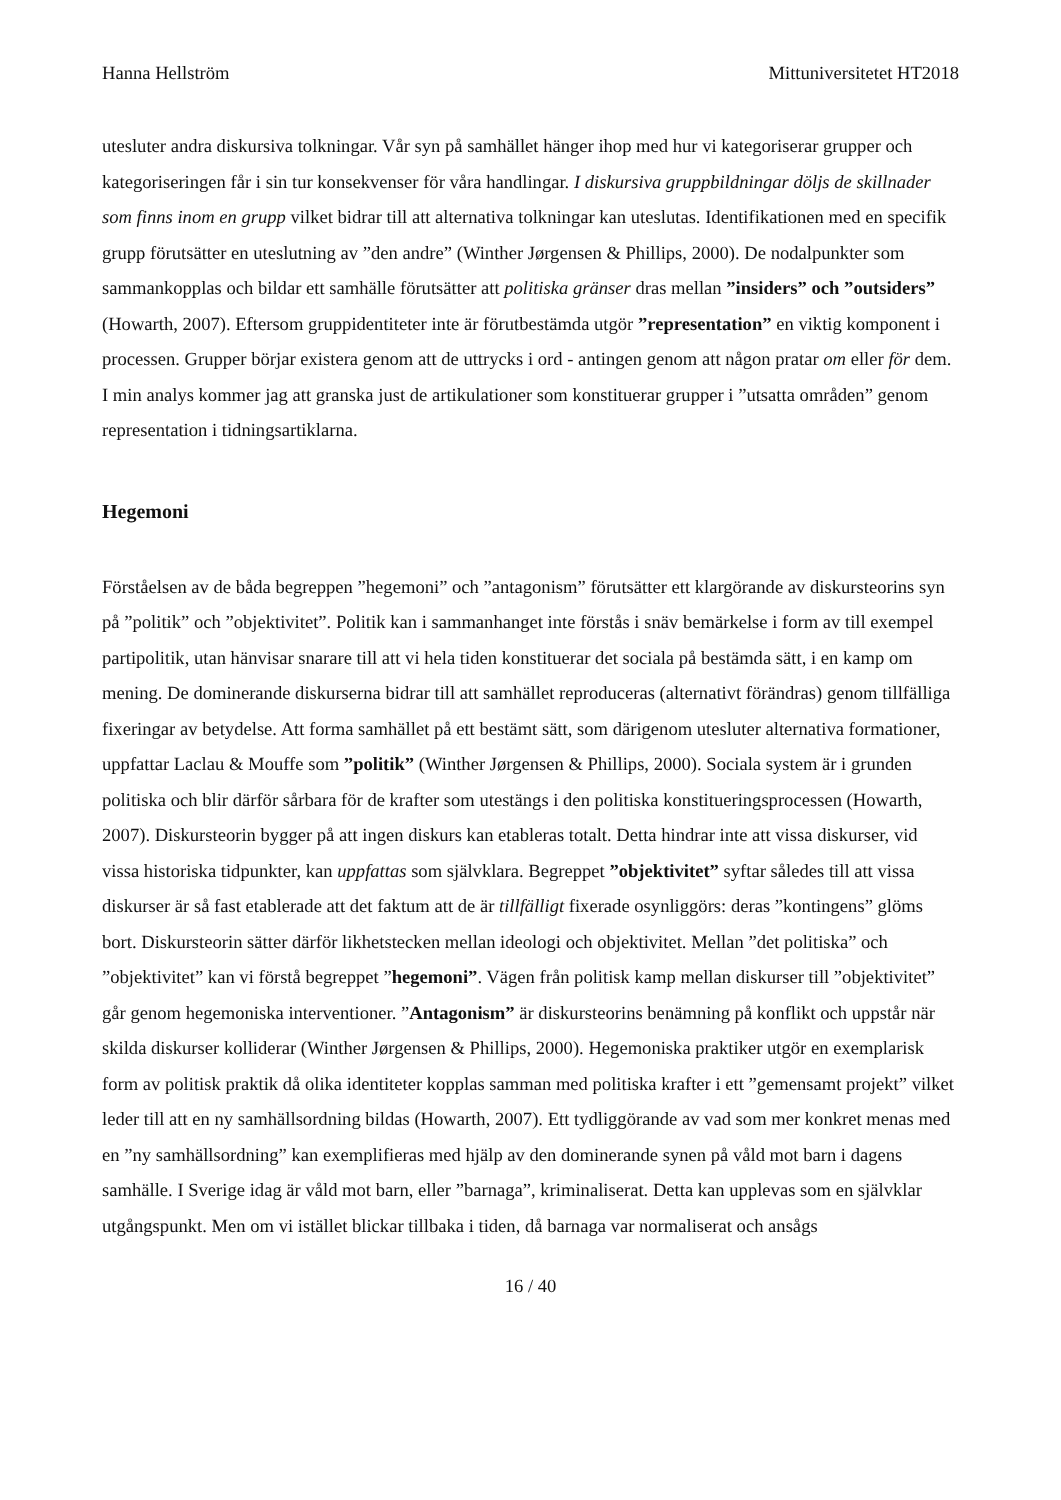Hanna Hellström Mittuniversitetet HT2018
utesluter andra diskursiva tolkningar. Vår syn på samhället hänger ihop med hur vi kategoriserar grupper och kategoriseringen får i sin tur konsekvenser för våra handlingar. I diskursiva gruppbildningar döljs de skillnader som finns inom en grupp vilket bidrar till att alternativa tolkningar kan uteslutas. Identifikationen med en specifik grupp förutsätter en uteslutning av ”den andre” (Winther Jørgensen & Phillips, 2000). De nodalpunkter som sammankopplas och bildar ett samhälle förutsätter att politiska gränser dras mellan ”insiders” och ”outsiders” (Howarth, 2007). Eftersom gruppidentiteter inte är förutbestämda utgör ”representation” en viktig komponent i processen. Grupper börjar existera genom att de uttrycks i ord - antingen genom att någon pratar om eller för dem. I min analys kommer jag att granska just de artikulationer som konstituerar grupper i ”utsatta områden” genom representation i tidningsartiklarna.
Hegemoni
Förståelsen av de båda begreppen ”hegemoni” och ”antagonism” förutsätter ett klargörande av diskursteorins syn på ”politik” och ”objektivitet”. Politik kan i sammanhanget inte förstås i snäv bemärkelse i form av till exempel partipolitik, utan hänvisar snarare till att vi hela tiden konstituerar det sociala på bestämda sätt, i en kamp om mening. De dominerande diskurserna bidrar till att samhället reproduceras (alternativt förändras) genom tillfälliga fixeringar av betydelse. Att forma samhället på ett bestämt sätt, som därigenom utesluter alternativa formationer, uppfattar Laclau & Mouffe som ”politik” (Winther Jørgensen & Phillips, 2000). Sociala system är i grunden politiska och blir därför sårbara för de krafter som utestängs i den politiska konstitueringsprocessen (Howarth, 2007). Diskursteorin bygger på att ingen diskurs kan etableras totalt. Detta hindrar inte att vissa diskurser, vid vissa historiska tidpunkter, kan uppfattas som självklara. Begreppet ”objektivitet” syftar således till att vissa diskurser är så fast etablerade att det faktum att de är tillfälligt fixerade osynliggörs: deras ”kontingens” glöms bort. Diskursteorin sätter därför likhetstecken mellan ideologi och objektivitet. Mellan ”det politiska” och ”objektivitet” kan vi förstå begreppet ”hegemoni”. Vägen från politisk kamp mellan diskurser till ”objektivitet” går genom hegemoniska interventioner. ”Antagonism” är diskursteorins benämning på konflikt och uppstår när skilda diskurser kolliderar (Winther Jørgensen & Phillips, 2000). Hegemoniska praktiker utgör en exemplarisk form av politisk praktik då olika identiteter kopplas samman med politiska krafter i ett ”gemensamt projekt” vilket leder till att en ny samhällsordning bildas (Howarth, 2007). Ett tydliggörande av vad som mer konkret menas med en ”ny samhällsordning” kan exemplifieras med hjälp av den dominerande synen på våld mot barn i dagens samhälle. I Sverige idag är våld mot barn, eller ”barnaga”, kriminaliserat. Detta kan upplevas som en självklar utgångspunkt. Men om vi istället blickar tillbaka i tiden, då barnaga var normaliserat och ansågs
16 / 40